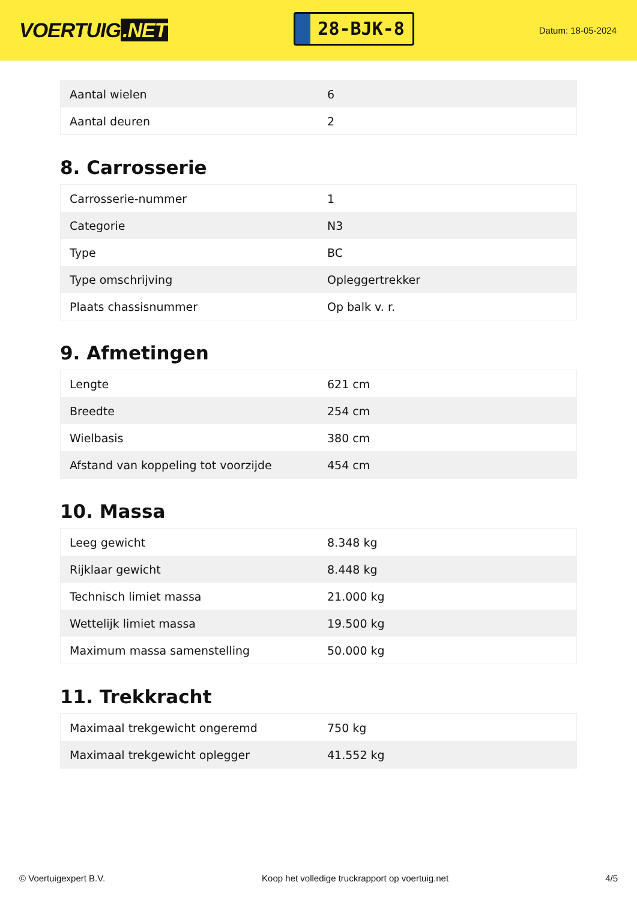VOERTUIG.NET
28-BJK-8
Datum: 18-05-2024
| Aantal wielen | 6 |
| Aantal deuren | 2 |
8. Carrosserie
| Carrosserie-nummer | 1 |
| Categorie | N3 |
| Type | BC |
| Type omschrijving | Opleggertrekker |
| Plaats chassisnummer | Op balk v. r. |
9. Afmetingen
| Lengte | 621 cm |
| Breedte | 254 cm |
| Wielbasis | 380 cm |
| Afstand van koppeling tot voorzijde | 454 cm |
10. Massa
| Leeg gewicht | 8.348 kg |
| Rijklaar gewicht | 8.448 kg |
| Technisch limiet massa | 21.000 kg |
| Wettelijk limiet massa | 19.500 kg |
| Maximum massa samenstelling | 50.000 kg |
11. Trekkracht
| Maximaal trekgewicht ongeremd | 750 kg |
| Maximaal trekgewicht oplegger | 41.552 kg |
© Voertuigexpert B.V. Koop het volledige truckrapport op voertuig.net 4/5